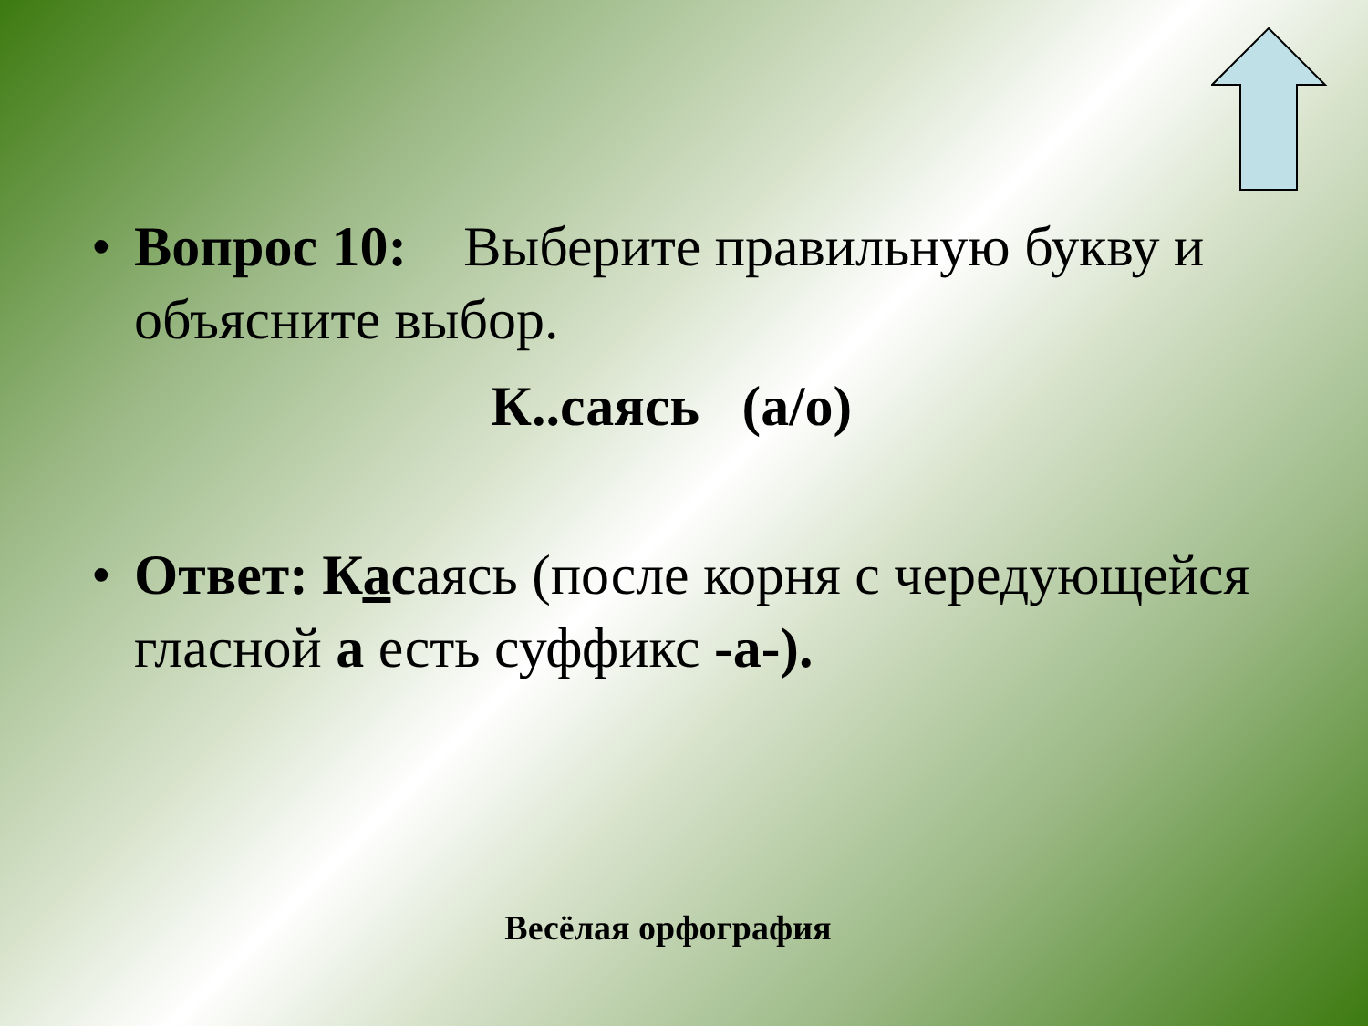•
Вопрос 10: Выберите правильную букву и объясните выбор.
К..саясь (а/о)
•
Ответ: Касаясь (после корня с чередующейся гласной а есть суффикс -а-).
Весёлая орфография